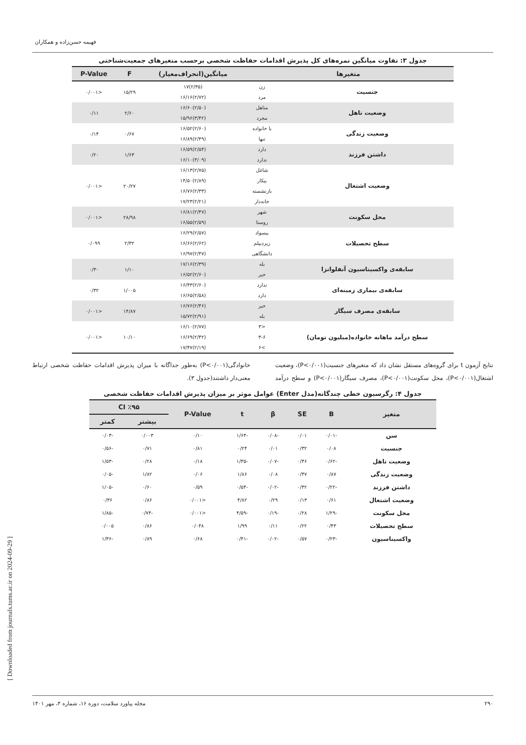فهیمه حسن‌زاده و همکاران
[ Downloaded from journals.tums.ac.ir on 2024-09-29 ]
جدول ۳: تفاوت میانگین نمره‌های کل پذیرش اقدامات حفاظت شخصی برحسب متغیرهای جمعیت‌شناختی
| متغیرها | | میانگین(انحراف‌معیار) | F | P-Value |
| --- | --- | --- | --- | --- |
| جنسیت | زن | (۲/۳۵)۱۷ | ۱۵/۲۹ | <۰/۰۰۱ |
| | مرد | (۲/۷۲)۱۶/۱۶ | | |
| وضعیت تاهل | متاهل | (۲/۵۰)۱۶/۶۰ | ۲/۶۰ | ۰/۱۱ |
| | مجرد | (۳/۴۲)۱۵/۹۶ | | |
| وضعیت زندگی | با خانواده | (۲/۶۰)۱۶/۵۲ | ۰/۶۷ | ۰/۱۴ |
| | تنها | (۲/۴۹)۱۶/۸۹ | | |
| داشتن فرزند | دارد | (۲/۵۴)۱۶/۵۹ | ۱/۶۳ | ۰/۲۰ |
| | ندارد | (۳/۰۹)۱۶/۱۰ | | |
| وضعیت اشتغال | شاغل | (۲/۷۵)۱۶/۱۳ | ۲۰/۲۷ | <۰/۰۰۱ |
| | بیکار | (۲/۸۹)۱۴/۵۰ | | |
| | بازنشسته | (۲/۳۳)۱۶/۷۶ | | |
| | خانه‌دار | (۲/۲۱)۱۷/۲۳ | | |
| محل سکونت | شهر | (۲/۴۷)۱۶/۸۱ | ۲۸/۹۸ | <۰/۰۰۱ |
| | روستا | (۲/۵۹)۱۶/۵۵ | | |
| سطح تحصیلات | بیسواد | (۲/۵۷)۱۶/۲۹ | ۲/۳۲ | ۰/۰۹۹ |
| | زیردیپلم | (۲/۶۲)۱۶/۶۶ | | |
| | دانشگاهی | (۲/۴۷)۱۶/۹۷ | | |
| سابقه‌ی واکسیناسیون آنفلوانزا | بله | (۲/۳۹)۱۷/۱۶ | ۱/۱۰ | ۰/۳۰ |
| | خیر | (۲/۶۰)۱۶/۵۲ | | |
| سابقه‌ی بیماری زمینه‌ای | ندارد | (۲/۶۰)۱۶/۴۳ | ۱/۰۰۵ | ۰/۳۲ |
| | دارد | (۲/۵۸)۱۶/۶۵ | | |
| سابقه‌ی مصرف سیگار | خیر | (۲/۴۶)۱۶/۷۶ | ۱۴/۸۷ | <۰/۰۰۱ |
| | بله | (۲/۹۱)۱۵/۷۲ | | |
| سطح درآمد ماهانه خانواده(میلیون تومان) | <۳ | (۲/۷۷)۱۶/۱۰ | ۱۰/۱۰ | <۰/۰۰۱ |
| | ۳-۶ | (۲/۴۲)۱۶/۶۹ | | |
| | >۶ | (۲/۱۹)۱۷/۴۷ | | |
نتایج آزمون t برای گروه‌های مستقل نشان داد که متغیرهای جنسیت(P<۰/۰۰۱)، وضعیت اشتغال(P<۰/۰۰۱)، محل سکونت(P<۰/۰۰۱)، مصرف سیگار(P<۰/۰۰۱) و سطح درآمد خانوادگی(P<۰/۰۰۱) به‌طور جداگانه با میزان پذیرش اقدامات حفاظت شخصی ارتباط معنی‌دار داشتند(جدول ۳).
جدول ۴: رگرسیون خطی چندگانه(مدل Enter) عوامل موثر بر میزان پذیرش اقدامات حفاظت شخصی
| متغیر | B | SE | β | t | P-Value | ٪۹۵ CI | |
| --- | --- | --- | --- | --- | --- | --- | --- |
| | | | | | | بیشتر | کمتر |
| سن | -۰/۰۱ | ۰/۰۱ | -۰/۰۸ | -۱/۶۴ | ۰/۱۰ | ۰/۰۰۳ | -۰/۰۳ |
| جنسیت | ۰/۰۸ | ۰/۳۲ | ۰/۰۱ | ۰/۲۴ | ۰/۸۱ | ۰/۷۱ | -۰/۵۶ |
| وضعیت تاهل | -۰/۶۲ | ۰/۴۶ | -۰/۰۷ | -۱/۳۵ | ۰/۱۸ | ۰/۲۸ | -۱/۵۳ |
| وضعیت زندگی | ۰/۸۷ | ۰/۴۷ | ۰/۰۸ | ۱/۸۶ | ۰/۰۶ | ۱/۸۲ | -۰/۰۵ |
| داشتن فرزند | -۰/۲۲ | ۰/۴۲ | -۰/۰۲ | -۰/۵۴ | ۰/۵۹ | ۰/۶۰ | -۱/۰۵ |
| وضعیت اشتغال | ۰/۶۱ | ۰/۱۳ | ۰/۲۹ | ۴/۸۲ | <۰/۰۰۱ | ۰/۸۶ | ۰/۳۶ |
| محل سکونت | -۱/۲۹ | ۰/۲۸ | -۰/۱۹ | -۴/۵۹ | <۰/۰۰۱ | -۰/۷۴ | -۱/۸۵ |
| سطح تحصیلات | ۰/۴۳ | ۰/۲۲ | ۰/۱۱ | ۱/۹۹ | ۰/۰۴۸ | ۰/۸۶ | ۰/۰۰۵ |
| واکسیناسیون | -۰/۲۳ | ۰/۵۷ | -۰/۰۲ | -۰/۴۱ | ۰/۶۸ | ۰/۸۹ | -۱/۳۶ |
۲۹۰ مجله پیاورد سلامت، دوره ۱۶، شماره ۴، مهر ۱۴۰۱